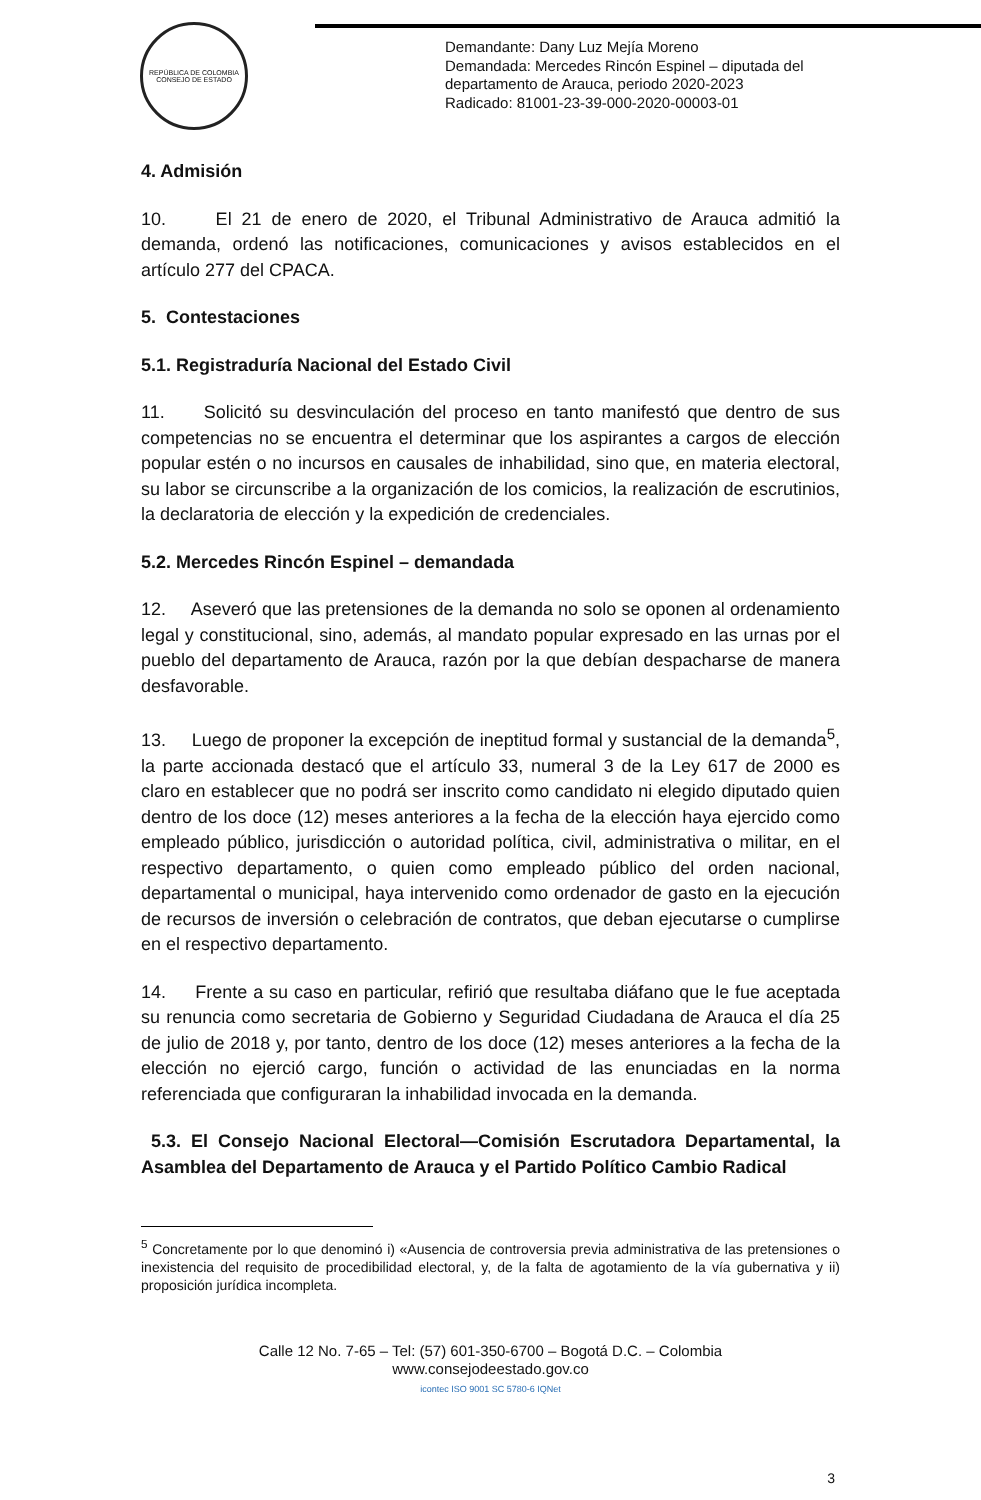REPÚBLICA DE COLOMBIA
CONSEJO DE ESTADO
Demandante: Dany Luz Mejía Moreno
Demandada: Mercedes Rincón Espinel – diputada del
departamento de Arauca, periodo 2020-2023
Radicado: 81001-23-39-000-2020-00003-01
4. Admisión
10. El 21 de enero de 2020, el Tribunal Administrativo de Arauca admitió la demanda, ordenó las notificaciones, comunicaciones y avisos establecidos en el artículo 277 del CPACA.
5. Contestaciones
5.1. Registraduría Nacional del Estado Civil
11. Solicitó su desvinculación del proceso en tanto manifestó que dentro de sus competencias no se encuentra el determinar que los aspirantes a cargos de elección popular estén o no incursos en causales de inhabilidad, sino que, en materia electoral, su labor se circunscribe a la organización de los comicios, la realización de escrutinios, la declaratoria de elección y la expedición de credenciales.
5.2. Mercedes Rincón Espinel – demandada
12. Aseveró que las pretensiones de la demanda no solo se oponen al ordenamiento legal y constitucional, sino, además, al mandato popular expresado en las urnas por el pueblo del departamento de Arauca, razón por la que debían despacharse de manera desfavorable.
13. Luego de proponer la excepción de ineptitud formal y sustancial de la demanda<sup>5</sup>, la parte accionada destacó que el artículo 33, numeral 3 de la Ley 617 de 2000 es claro en establecer que no podrá ser inscrito como candidato ni elegido diputado quien dentro de los doce (12) meses anteriores a la fecha de la elección haya ejercido como empleado público, jurisdicción o autoridad política, civil, administrativa o militar, en el respectivo departamento, o quien como empleado público del orden nacional, departamental o municipal, haya intervenido como ordenador de gasto en la ejecución de recursos de inversión o celebración de contratos, que deban ejecutarse o cumplirse en el respectivo departamento.
14. Frente a su caso en particular, refirió que resultaba diáfano que le fue aceptada su renuncia como secretaria de Gobierno y Seguridad Ciudadana de Arauca el día 25 de julio de 2018 y, por tanto, dentro de los doce (12) meses anteriores a la fecha de la elección no ejerció cargo, función o actividad de las enunciadas en la norma referenciada que configuraran la inhabilidad invocada en la demanda.
5.3. El Consejo Nacional Electoral—Comisión Escrutadora Departamental, la Asamblea del Departamento de Arauca y el Partido Político Cambio Radical
<sup>5</sup> Concretamente por lo que denominó i) «Ausencia de controversia previa administrativa de las pretensiones o inexistencia del requisito de procedibilidad electoral, y, de la falta de agotamiento de la vía gubernativa y ii) proposición jurídica incompleta.
Calle 12 No. 7-65 – Tel: (57) 601-350-6700 – Bogotá D.C. – Colombia
www.consejodeestado.gov.co
icontec ISO 9001 SC 5780-6 IQNet
3